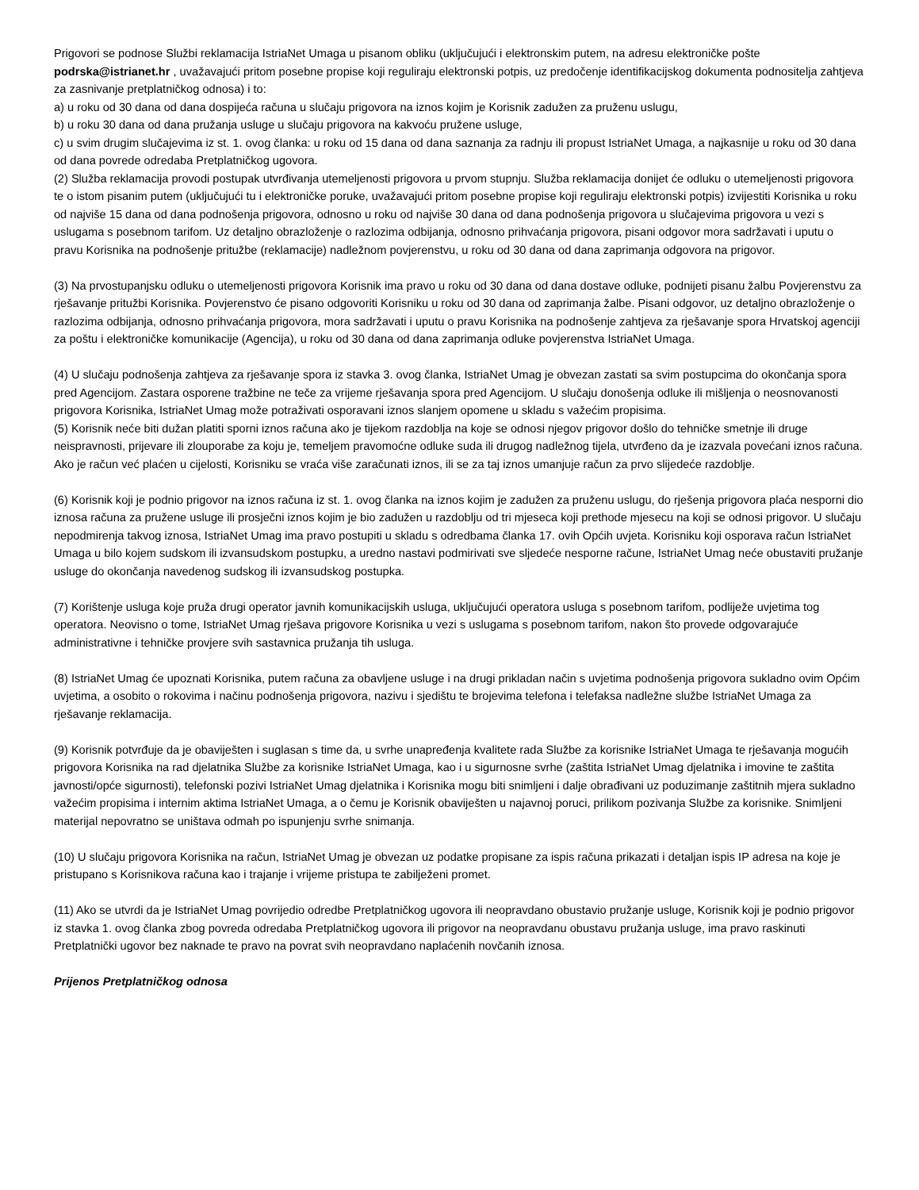Prigovori se podnose Službi reklamacija IstriaNet Umaga u pisanom obliku (uključujući i elektronskim putem, na adresu elektroničke pošte podrska@istrianet.hr , uvažavajući pritom posebne propise koji reguliraju elektronski potpis, uz predočenje identifikacijskog dokumenta podnositelja zahtjeva za zasnivanje pretplatničkog odnosa) i to:
a) u roku od 30 dana od dana dospijeća računa u slučaju prigovora na iznos kojim je Korisnik zadužen za pruženu uslugu,
b) u roku 30 dana od dana pružanja usluge u slučaju prigovora na kakvoću pružene usluge,
c) u svim drugim slučajevima iz st. 1. ovog članka: u roku od 15 dana od dana saznanja za radnju ili propust IstriaNet Umaga, a najkasnije u roku od 30 dana od dana povrede odredaba Pretplatničkog ugovora.
(2) Služba reklamacija provodi postupak utvrđivanja utemeljenosti prigovora u prvom stupnju. Služba reklamacija donijet će odluku o utemeljenosti prigovora te o istom pisanim putem (uključujući tu i elektroničke poruke, uvažavajući pritom posebne propise koji reguliraju elektronski potpis) izvijestiti Korisnika u roku od najviše 15 dana od dana podnošenja prigovora, odnosno u roku od najviše 30 dana od dana podnošenja prigovora u slučajevima prigovora u vezi s uslugama s posebnom tarifom. Uz detaljno obrazloženje o razlozima odbijanja, odnosno prihvaćanja prigovora, pisani odgovor mora sadržavati i uputu o pravu Korisnika na podnošenje pritužbe (reklamacije) nadležnom povjerenstvu, u roku od 30 dana od dana zaprimanja odgovora na prigovor.
(3) Na prvostupanjsku odluku o utemeljenosti prigovora Korisnik ima pravo u roku od 30 dana od dana dostave odluke, podnijeti pisanu žalbu Povjerenstvu za rješavanje pritužbi Korisnika. Povjerenstvo će pisano odgovoriti Korisniku u roku od 30 dana od zaprimanja žalbe. Pisani odgovor, uz detaljno obrazloženje o razlozima odbijanja, odnosno prihvaćanja prigovora, mora sadržavati i uputu o pravu Korisnika na podnošenje zahtjeva za rješavanje spora Hrvatskoj agenciji za poštu i elektroničke komunikacije (Agencija), u roku od 30 dana od dana zaprimanja odluke povjerenstva IstriaNet Umaga.
(4) U slučaju podnošenja zahtjeva za rješavanje spora iz stavka 3. ovog članka, IstriaNet Umag je obvezan zastati sa svim postupcima do okončanja spora pred Agencijom. Zastara osporene tražbine ne teče za vrijeme rješavanja spora pred Agencijom. U slučaju donošenja odluke ili mišljenja o neosnovanosti prigovora Korisnika, IstriaNet Umag može potraživati osporavani iznos slanjem opomene u skladu s važećim propisima.
(5) Korisnik neće biti dužan platiti sporni iznos računa ako je tijekom razdoblja na koje se odnosi njegov prigovor došlo do tehničke smetnje ili druge neispravnosti, prijevare ili zlouporabe za koju je, temeljem pravomoćne odluke suda ili drugog nadležnog tijela, utvrđeno da je izazvala povećani iznos računa. Ako je račun već plaćen u cijelosti, Korisniku se vraća više zaračunati iznos, ili se za taj iznos umanjuje račun za prvo slijedeće razdoblje.
(6) Korisnik koji je podnio prigovor na iznos računa iz st. 1. ovog članka na iznos kojim je zadužen za pruženu uslugu, do rješenja prigovora plaća nesporni dio iznosa računa za pružene usluge ili prosječni iznos kojim je bio zadužen u razdoblju od tri mjeseca koji prethode mjesecu na koji se odnosi prigovor. U slučaju nepodmirenja takvog iznosa, IstriaNet Umag ima pravo postupiti u skladu s odredbama članka 17. ovih Općih uvjeta. Korisniku koji osporava račun IstriaNet Umaga u bilo kojem sudskom ili izvansudskom postupku, a uredno nastavi podmirivati sve sljedeće nesporne račune, IstriaNet Umag neće obustaviti pružanje usluge do okončanja navedenog sudskog ili izvansudskog postupka.
(7) Korištenje usluga koje pruža drugi operator javnih komunikacijskih usluga, uključujući operatora usluga s posebnom tarifom, podliježe uvjetima tog operatora. Neovisno o tome, IstriaNet Umag rješava prigovore Korisnika u vezi s uslugama s posebnom tarifom, nakon što provede odgovarajuće administrativne i tehničke provjere svih sastavnica pružanja tih usluga.
(8) IstriaNet Umag će upoznati Korisnika, putem računa za obavljene usluge i na drugi prikladan način s uvjetima podnošenja prigovora sukladno ovim Općim uvjetima, a osobito o rokovima i načinu podnošenja prigovora, nazivu i sjedištu te brojevima telefona i telefaksa nadležne službe IstriaNet Umaga za rješavanje reklamacija.
(9) Korisnik potvrđuje da je obaviješten i suglasan s time da, u svrhe unapređenja kvalitete rada Službe za korisnike IstriaNet Umaga te rješavanja mogućih prigovora Korisnika na rad djelatnika Službe za korisnike IstriaNet Umaga, kao i u sigurnosne svrhe (zaštita IstriaNet Umag djelatnika i imovine te zaštita javnosti/opće sigurnosti), telefonski pozivi IstriaNet Umag djelatnika i Korisnika mogu biti snimljeni i dalje obrađivani uz poduzimanje zaštitnih mjera sukladno važećim propisima i internim aktima IstriaNet Umaga, a o čemu je Korisnik obaviješten u najavnoj poruci, prilikom pozivanja Službe za korisnike. Snimljeni materijal nepovratno se uništava odmah po ispunjenju svrhe snimanja.
(10) U slučaju prigovora Korisnika na račun, IstriaNet Umag je obvezan uz podatke propisane za ispis računa prikazati i detaljan ispis IP adresa na koje je pristupano s Korisnikova računa kao i trajanje i vrijeme pristupa te zabilježeni promet.
(11) Ako se utvrdi da je IstriaNet Umag povrijedio odredbe Pretplatničkog ugovora ili neopravdano obustavio pružanje usluge, Korisnik koji je podnio prigovor iz stavka 1. ovog članka zbog povreda odredaba Pretplatničkog ugovora ili prigovor na neopravdanu obustavu pružanja usluge, ima pravo raskinuti Pretplatnički ugovor bez naknade te pravo na povrat svih neopravdano naplaćenih novčanih iznosa.
Prijenos Pretplatničkog odnosa